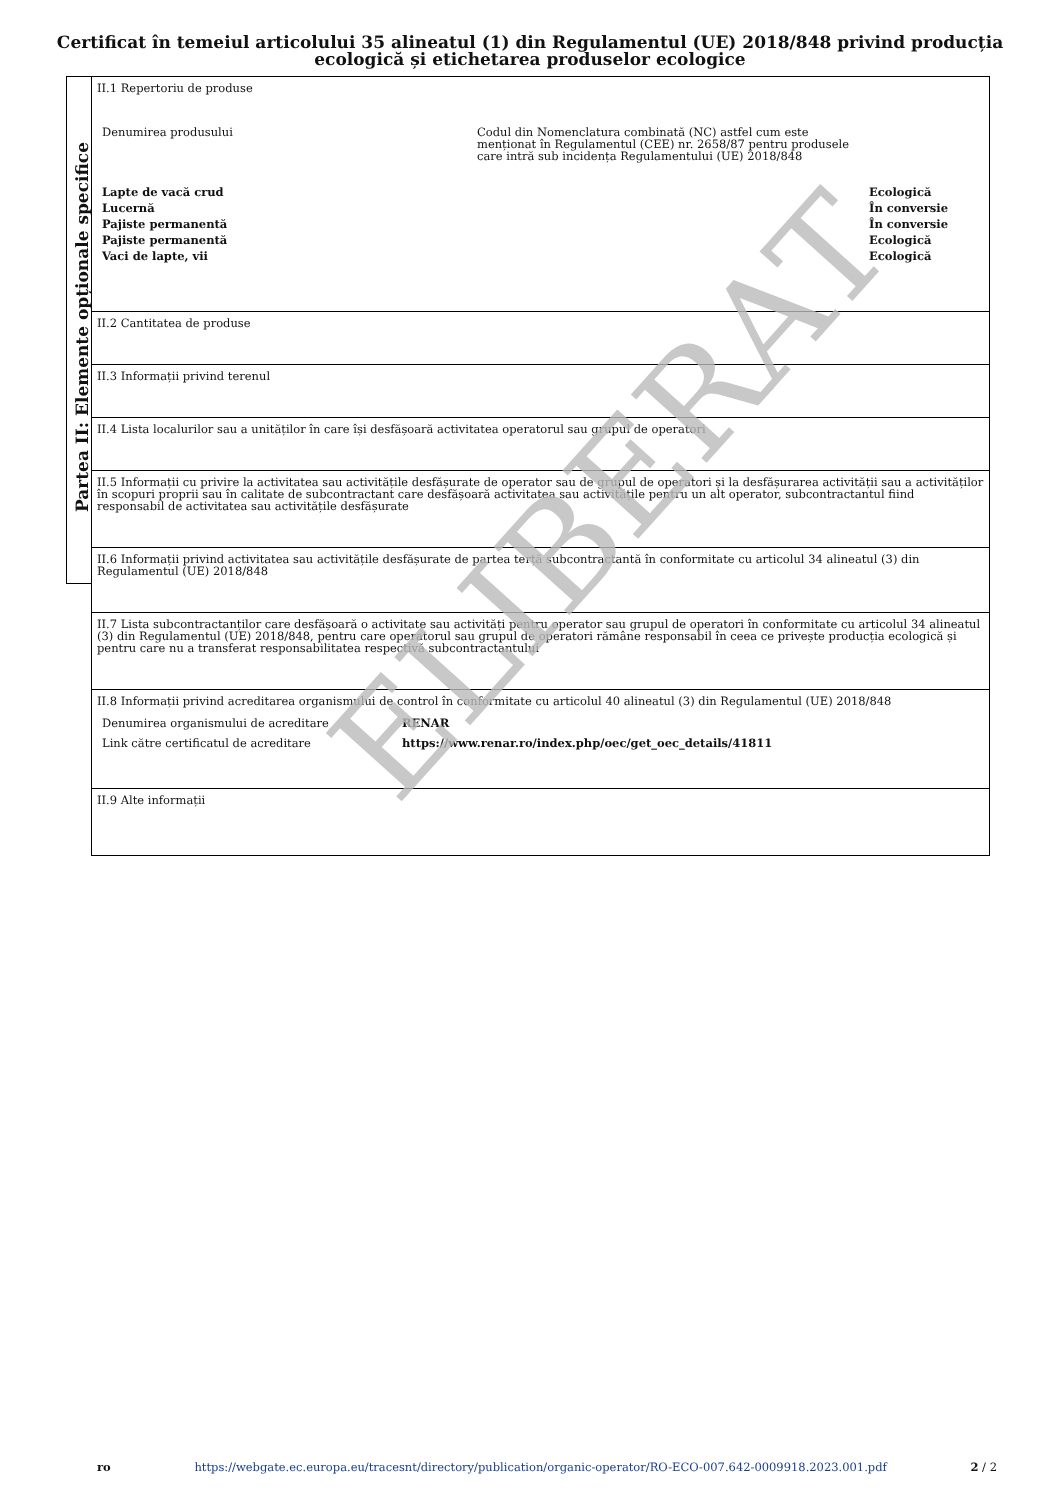Certificat în temeiul articolului 35 alineatul (1) din Regulamentul (UE) 2018/848 privind producția
ecologică și etichetarea produselor ecologice
Partea II: Elemente opționale specifice
II.1 Repertoriu de produse
| Denumirea produsului | Codul din Nomenclatura combinată (NC) astfel cum este menționat în Regulamentul (CEE) nr. 2658/87 pentru produsele care intră sub incidența Regulamentului (UE) 2018/848 | |
| Lapte de vacă crud | | Ecologică |
| Lucernă | | În conversie |
| Pajiste permanentă | | În conversie |
| Pajiste permanentă | | Ecologică |
| Vaci de lapte, vii | | Ecologică |
II.2 Cantitatea de produse
II.3 Informații privind terenul
II.4 Lista localurilor sau a unităților în care își desfășoară activitatea operatorul sau grupul de operatori
II.5 Informații cu privire la activitatea sau activitățile desfășurate de operator sau de grupul de operatori și la desfășurarea activității sau a activităților în scopuri proprii sau în calitate de subcontractant care desfășoară activitatea sau activitățile pentru un alt operator, subcontractantul fiind responsabil de activitatea sau activitățile desfășurate
II.6 Informații privind activitatea sau activitățile desfășurate de partea terță subcontractantă în conformitate cu articolul 34 alineatul (3) din Regulamentul (UE) 2018/848
II.7 Lista subcontractanților care desfășoară o activitate sau activități pentru operator sau grupul de operatori în conformitate cu articolul 34 alineatul (3) din Regulamentul (UE) 2018/848, pentru care operatorul sau grupul de operatori rămâne responsabil în ceea ce privește producția ecologică și pentru care nu a transferat responsabilitatea respectivă subcontractantului
II.8 Informații privind acreditarea organismului de control în conformitate cu articolul 40 alineatul (3) din Regulamentul (UE) 2018/848
| Denumirea organismului de acreditare | RENAR |
| Link către certificatul de acreditare | https://www.renar.ro/index.php/oec/get_oec_details/41811 |
II.9 Alte informații
ELIBERAT
ro https://webgate.ec.europa.eu/tracesnt/directory/publication/organic-operator/RO-ECO-007.642-0009918.2023.001.pdf 2 / 2